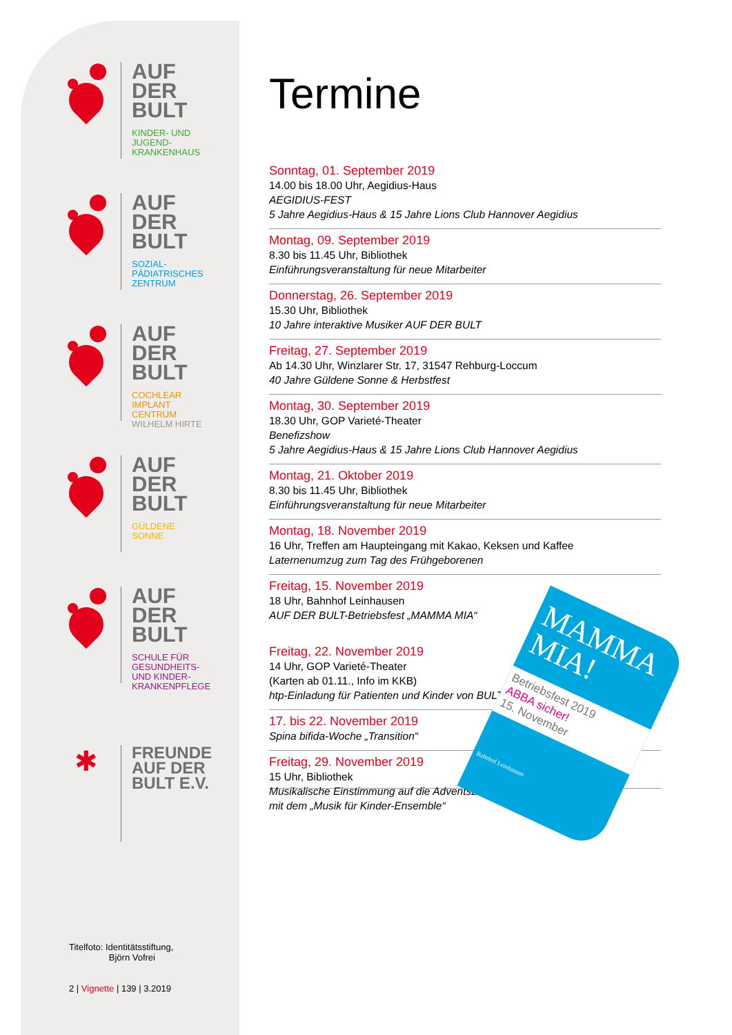AUF
DER
BULT
KINDER- UND
JUGEND-
KRANKENHAUS
AUF
DER
BULT
SOZIAL-
PÄDIATRISCHES
ZENTRUM
AUF
DER
BULT
COCHLEAR
IMPLANT
CENTRUM
WILHELM HIRTE
AUF
DER
BULT
GÜLDENE
SONNE
AUF
DER
BULT
SCHULE FÜR
GESUNDHEITS-
UND KINDER-
KRANKENPFLEGE
✱
FREUNDE
AUF DER
BULT E.V.
Titelfoto: Identitätsstiftung,
Björn Vofrei
2 | Vignette | 139 | 3.2019
Termine
Sonntag, 01. September 2019
14.00 bis 18.00 Uhr, Aegidius-Haus
AEGIDIUS-FEST
5 Jahre Aegidius-Haus & 15 Jahre Lions Club Hannover Aegidius
Montag, 09. September 2019
8.30 bis 11.45 Uhr, Bibliothek
Einführungsveranstaltung für neue Mitarbeiter
Donnerstag, 26. September 2019
15.30 Uhr, Bibliothek
10 Jahre interaktive Musiker AUF DER BULT
Freitag, 27. September 2019
Ab 14.30 Uhr, Winzlarer Str. 17, 31547 Rehburg-Loccum
40 Jahre Güldene Sonne & Herbstfest
Montag, 30. September 2019
18.30 Uhr, GOP Varieté-Theater
Benefizshow
5 Jahre Aegidius-Haus & 15 Jahre Lions Club Hannover Aegidius
Montag, 21. Oktober 2019
8.30 bis 11.45 Uhr, Bibliothek
Einführungsveranstaltung für neue Mitarbeiter
Montag, 18. November 2019
16 Uhr, Treffen am Haupteingang mit Kakao, Keksen und Kaffee
Laternenumzug zum Tag des Frühgeborenen
Freitag, 15. November 2019
18 Uhr, Bahnhof Leinhausen
AUF DER BULT-Betriebsfest „MAMMA MIA“
Freitag, 22. November 2019
14 Uhr, GOP Varieté-Theater
(Karten ab 01.11., Info im KKB)
htp-Einladung für Patienten und Kinder von BULT-Mitarbeitern
17. bis 22. November 2019
Spina bifida-Woche „Transition“
Freitag, 29. November 2019
15 Uhr, Bibliothek
Musikalische Einstimmung auf die Adventszeit
mit dem „Musik für Kinder-Ensemble“
MAMMA
MIA!
Betriebsfest 2019
ABBA sicher!
15. November
Bahnhof Leinhausen